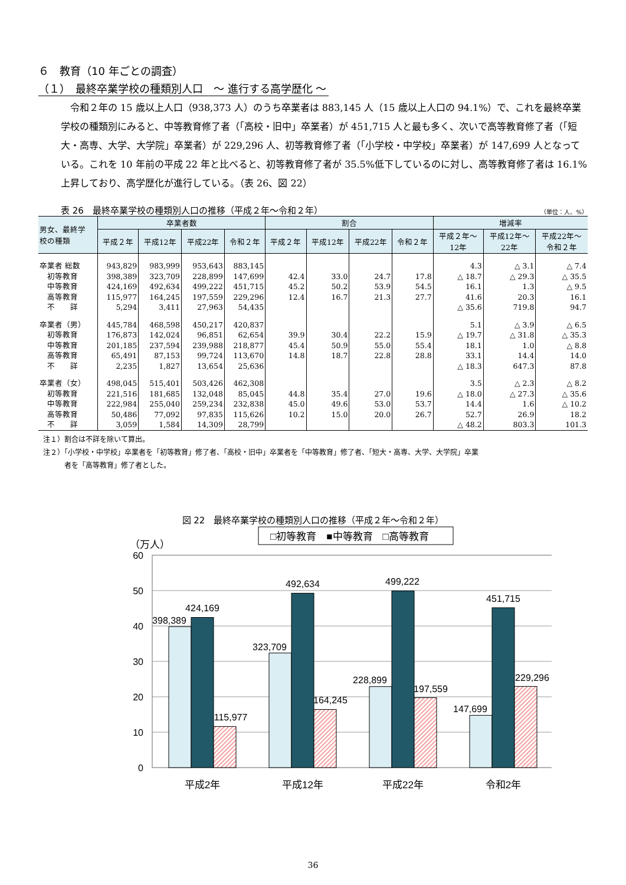６　教育（10 年ごとの調査）
（１）　最終卒業学校の種類別人口　～ 進行する高学歴化 ～
　令和２年の 15 歳以上人口（938,373 人）のうち卒業者は 883,145 人（15 歳以上人口の 94.1%）で、これを最終卒業学校の種類別にみると、中等教育修了者（「高校・旧中」卒業者）が 451,715 人と最も多く、次いで高等教育修了者（「短大・高専、大学、大学院」卒業者）が 229,296 人、初等教育修了者（「小学校・中学校」卒業者）が 147,699 人となっている。これを 10 年前の平成 22 年と比べると、初等教育修了者が 35.5%低下しているのに対し、高等教育修了者は 16.1%上昇しており、高学歴化が進行している。（表 26、図 22）
表 26　最終卒業学校の種類別人口の推移（平成２年～令和２年） （単位：人、%）
| 男女、最終学 校の種類 | 卒業者数 | | | | 割合 | | | | 増減率 | | |
| --- | --- | --- | --- | --- | --- | --- | --- | --- | --- | --- | --- |
| | 平成２年 | 平成12年 | 平成22年 | 令和２年 | 平成２年 | 平成12年 | 平成22年 | 令和２年 | 平成２年～ 12年 | 平成12年～ 22年 | 平成22年～ 令和２年 |
| 卒業者 総数 | 943,829 | 983,999 | 953,643 | 883,145 | | | | | 4.3 | △ 3.1 | △ 7.4 |
| 初等教育 | 398,389 | 323,709 | 228,899 | 147,699 | 42.4 | 33.0 | 24.7 | 17.8 | △ 18.7 | △ 29.3 | △ 35.5 |
| 中等教育 | 424,169 | 492,634 | 499,222 | 451,715 | 45.2 | 50.2 | 53.9 | 54.5 | 16.1 | 1.3 | △ 9.5 |
| 高等教育 | 115,977 | 164,245 | 197,559 | 229,296 | 12.4 | 16.7 | 21.3 | 27.7 | 41.6 | 20.3 | 16.1 |
| 不 詳 | 5,294 | 3,411 | 27,963 | 54,435 | | | | | △ 35.6 | 719.8 | 94.7 |
| 卒業者（男） | 445,784 | 468,598 | 450,217 | 420,837 | | | | | 5.1 | △ 3.9 | △ 6.5 |
| 初等教育 | 176,873 | 142,024 | 96,851 | 62,654 | 39.9 | 30.4 | 22.2 | 15.9 | △ 19.7 | △ 31.8 | △ 35.3 |
| 中等教育 | 201,185 | 237,594 | 239,988 | 218,877 | 45.4 | 50.9 | 55.0 | 55.4 | 18.1 | 1.0 | △ 8.8 |
| 高等教育 | 65,491 | 87,153 | 99,724 | 113,670 | 14.8 | 18.7 | 22.8 | 28.8 | 33.1 | 14.4 | 14.0 |
| 不 詳 | 2,235 | 1,827 | 13,654 | 25,636 | | | | | △ 18.3 | 647.3 | 87.8 |
| 卒業者（女） | 498,045 | 515,401 | 503,426 | 462,308 | | | | | 3.5 | △ 2.3 | △ 8.2 |
| 初等教育 | 221,516 | 181,685 | 132,048 | 85,045 | 44.8 | 35.4 | 27.0 | 19.6 | △ 18.0 | △ 27.3 | △ 35.6 |
| 中等教育 | 222,984 | 255,040 | 259,234 | 232,838 | 45.0 | 49.6 | 53.0 | 53.7 | 14.4 | 1.6 | △ 10.2 |
| 高等教育 | 50,486 | 77,092 | 97,835 | 115,626 | 10.2 | 15.0 | 20.0 | 26.7 | 52.7 | 26.9 | 18.2 |
| 不 詳 | 3,059 | 1,584 | 14,309 | 28,799 | | | | | △ 48.2 | 803.3 | 101.3 |
注１）割合は不詳を除いて算出。
注２）「小学校・中学校」卒業者を「初等教育」修了者、「高校・旧中」卒業者を「中等教育」修了者、「短大・高専、大学、大学院」卒業
　　　者を「高等教育」修了者とした。
図 22　最終卒業学校の種類別人口の推移（平成２年～令和２年）
□初等教育　■中等教育　□高等教育
（万人）
60
50
40
30
20
10
0
398,389
424,169
115,977
323,709
492,634
164,245
228,899
499,222
197,559
147,699
451,715
229,296
平成2年
平成12年
平成22年
令和2年
36